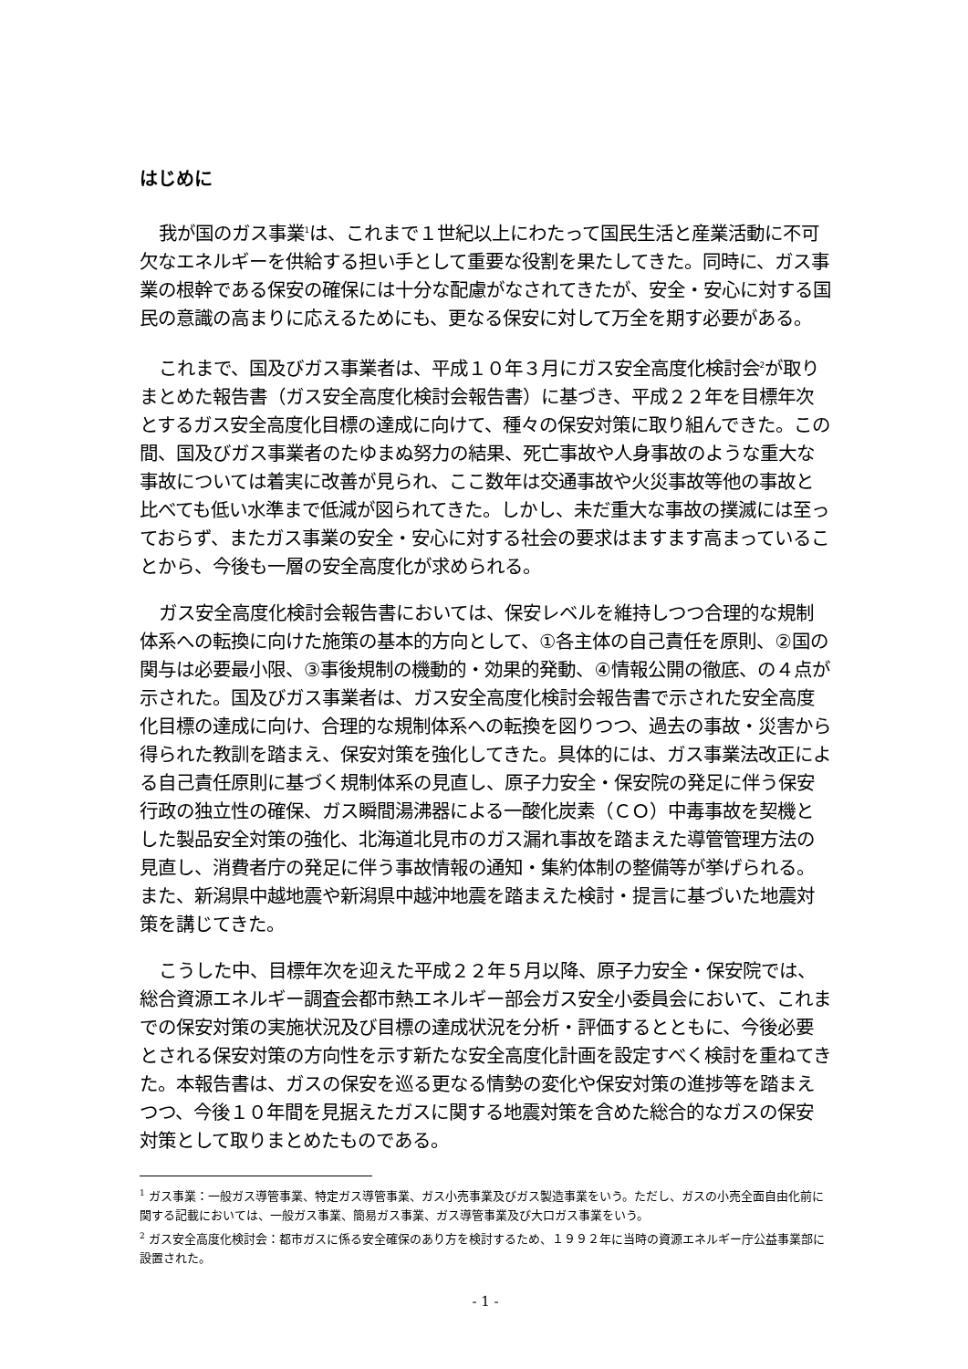はじめに
我が国のガス事業<sup>1</sup>は、これまで１世紀以上にわたって国民生活と産業活動に不可欠なエネルギーを供給する担い手として重要な役割を果たしてきた。同時に、ガス事業の根幹である保安の確保には十分な配慮がなされてきたが、安全・安心に対する国民の意識の高まりに応えるためにも、更なる保安に対して万全を期す必要がある。
これまで、国及びガス事業者は、平成１０年３月にガス安全高度化検討会<sup>2</sup>が取りまとめた報告書（ガス安全高度化検討会報告書）に基づき、平成２２年を目標年次とするガス安全高度化目標の達成に向けて、種々の保安対策に取り組んできた。この間、国及びガス事業者のたゆまぬ努力の結果、死亡事故や人身事故のような重大な事故については着実に改善が見られ、ここ数年は交通事故や火災事故等他の事故と比べても低い水準まで低減が図られてきた。しかし、未だ重大な事故の撲滅には至っておらず、またガス事業の安全・安心に対する社会の要求はますます高まっていることから、今後も一層の安全高度化が求められる。
ガス安全高度化検討会報告書においては、保安レベルを維持しつつ合理的な規制体系への転換に向けた施策の基本的方向として、①各主体の自己責任を原則、②国の関与は必要最小限、③事後規制の機動的・効果的発動、④情報公開の徹底、の４点が示された。国及びガス事業者は、ガス安全高度化検討会報告書で示された安全高度化目標の達成に向け、合理的な規制体系への転換を図りつつ、過去の事故・災害から得られた教訓を踏まえ、保安対策を強化してきた。具体的には、ガス事業法改正による自己責任原則に基づく規制体系の見直し、原子力安全・保安院の発足に伴う保安行政の独立性の確保、ガス瞬間湯沸器による一酸化炭素（ＣＯ）中毒事故を契機とした製品安全対策の強化、北海道北見市のガス漏れ事故を踏まえた導管管理方法の見直し、消費者庁の発足に伴う事故情報の通知・集約体制の整備等が挙げられる。また、新潟県中越地震や新潟県中越沖地震を踏まえた検討・提言に基づいた地震対策を講じてきた。
こうした中、目標年次を迎えた平成２２年５月以降、原子力安全・保安院では、総合資源エネルギー調査会都市熱エネルギー部会ガス安全小委員会において、これまでの保安対策の実施状況及び目標の達成状況を分析・評価するとともに、今後必要とされる保安対策の方向性を示す新たな安全高度化計画を設定すべく検討を重ねてきた。本報告書は、ガスの保安を巡る更なる情勢の変化や保安対策の進捗等を踏まえつつ、今後１０年間を見据えたガスに関する地震対策を含めた総合的なガスの保安対策として取りまとめたものである。
<sup>1</sup> ガス事業：一般ガス導管事業、特定ガス導管事業、ガス小売事業及びガス製造事業をいう。ただし、ガスの小売全面自由化前に関する記載においては、一般ガス事業、簡易ガス事業、ガス導管事業及び大口ガス事業をいう。
<sup>2</sup> ガス安全高度化検討会：都市ガスに係る安全確保のあり方を検討するため、１９９２年に当時の資源エネルギー庁公益事業部に設置された。
- 1 -